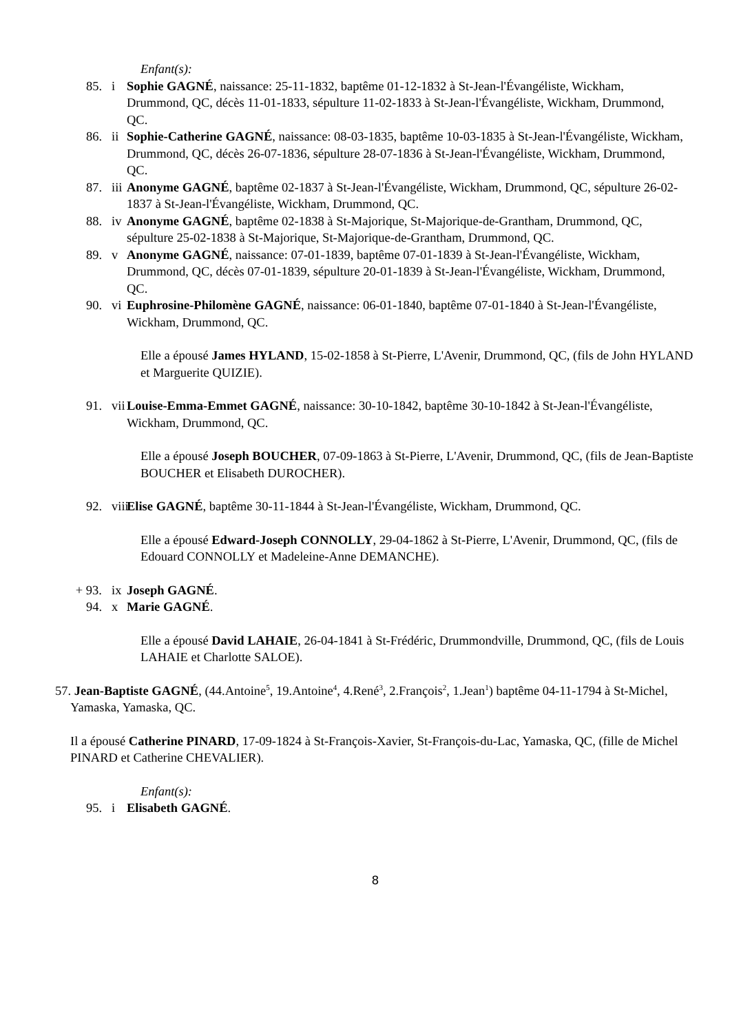Enfant(s):
85. i Sophie GAGNÉ, naissance: 25-11-1832, baptême 01-12-1832 à St-Jean-l'Évangéliste, Wickham, Drummond, QC, décès 11-01-1833, sépulture 11-02-1833 à St-Jean-l'Évangéliste, Wickham, Drummond, QC.
86. ii Sophie-Catherine GAGNÉ, naissance: 08-03-1835, baptême 10-03-1835 à St-Jean-l'Évangéliste, Wickham, Drummond, QC, décès 26-07-1836, sépulture 28-07-1836 à St-Jean-l'Évangéliste, Wickham, Drummond, QC.
87. iii Anonyme GAGNÉ, baptême 02-1837 à St-Jean-l'Évangéliste, Wickham, Drummond, QC, sépulture 26-02-1837 à St-Jean-l'Évangéliste, Wickham, Drummond, QC.
88. iv Anonyme GAGNÉ, baptême 02-1838 à St-Majorique, St-Majorique-de-Grantham, Drummond, QC, sépulture 25-02-1838 à St-Majorique, St-Majorique-de-Grantham, Drummond, QC.
89. v Anonyme GAGNÉ, naissance: 07-01-1839, baptême 07-01-1839 à St-Jean-l'Évangéliste, Wickham, Drummond, QC, décès 07-01-1839, sépulture 20-01-1839 à St-Jean-l'Évangéliste, Wickham, Drummond, QC.
90. vi Euphrosine-Philomène GAGNÉ, naissance: 06-01-1840, baptême 07-01-1840 à St-Jean-l'Évangéliste, Wickham, Drummond, QC.
Elle a épousé James HYLAND, 15-02-1858 à St-Pierre, L'Avenir, Drummond, QC, (fils de John HYLAND et Marguerite QUIZIE).
91. vii Louise-Emma-Emmet GAGNÉ, naissance: 30-10-1842, baptême 30-10-1842 à St-Jean-l'Évangéliste, Wickham, Drummond, QC.
Elle a épousé Joseph BOUCHER, 07-09-1863 à St-Pierre, L'Avenir, Drummond, QC, (fils de Jean-Baptiste BOUCHER et Elisabeth DUROCHER).
92. viii Elise GAGNÉ, baptême 30-11-1844 à St-Jean-l'Évangéliste, Wickham, Drummond, QC.
Elle a épousé Edward-Joseph CONNOLLY, 29-04-1862 à St-Pierre, L'Avenir, Drummond, QC, (fils de Edouard CONNOLLY et Madeleine-Anne DEMANCHE).
+ 93. ix Joseph GAGNÉ.
94. x Marie GAGNÉ.
Elle a épousé David LAHAIE, 26-04-1841 à St-Frédéric, Drummondville, Drummond, QC, (fils de Louis LAHAIE et Charlotte SALOE).
57. Jean-Baptiste GAGNÉ, (44.Antoine<sup>5</sup>, 19.Antoine<sup>4</sup>, 4.René<sup>3</sup>, 2.François<sup>2</sup>, 1.Jean<sup>1</sup>) baptême 04-11-1794 à St-Michel, Yamaska, Yamaska, QC.
Il a épousé Catherine PINARD, 17-09-1824 à St-François-Xavier, St-François-du-Lac, Yamaska, QC, (fille de Michel PINARD et Catherine CHEVALIER).
Enfant(s):
95. i Elisabeth GAGNÉ.
8